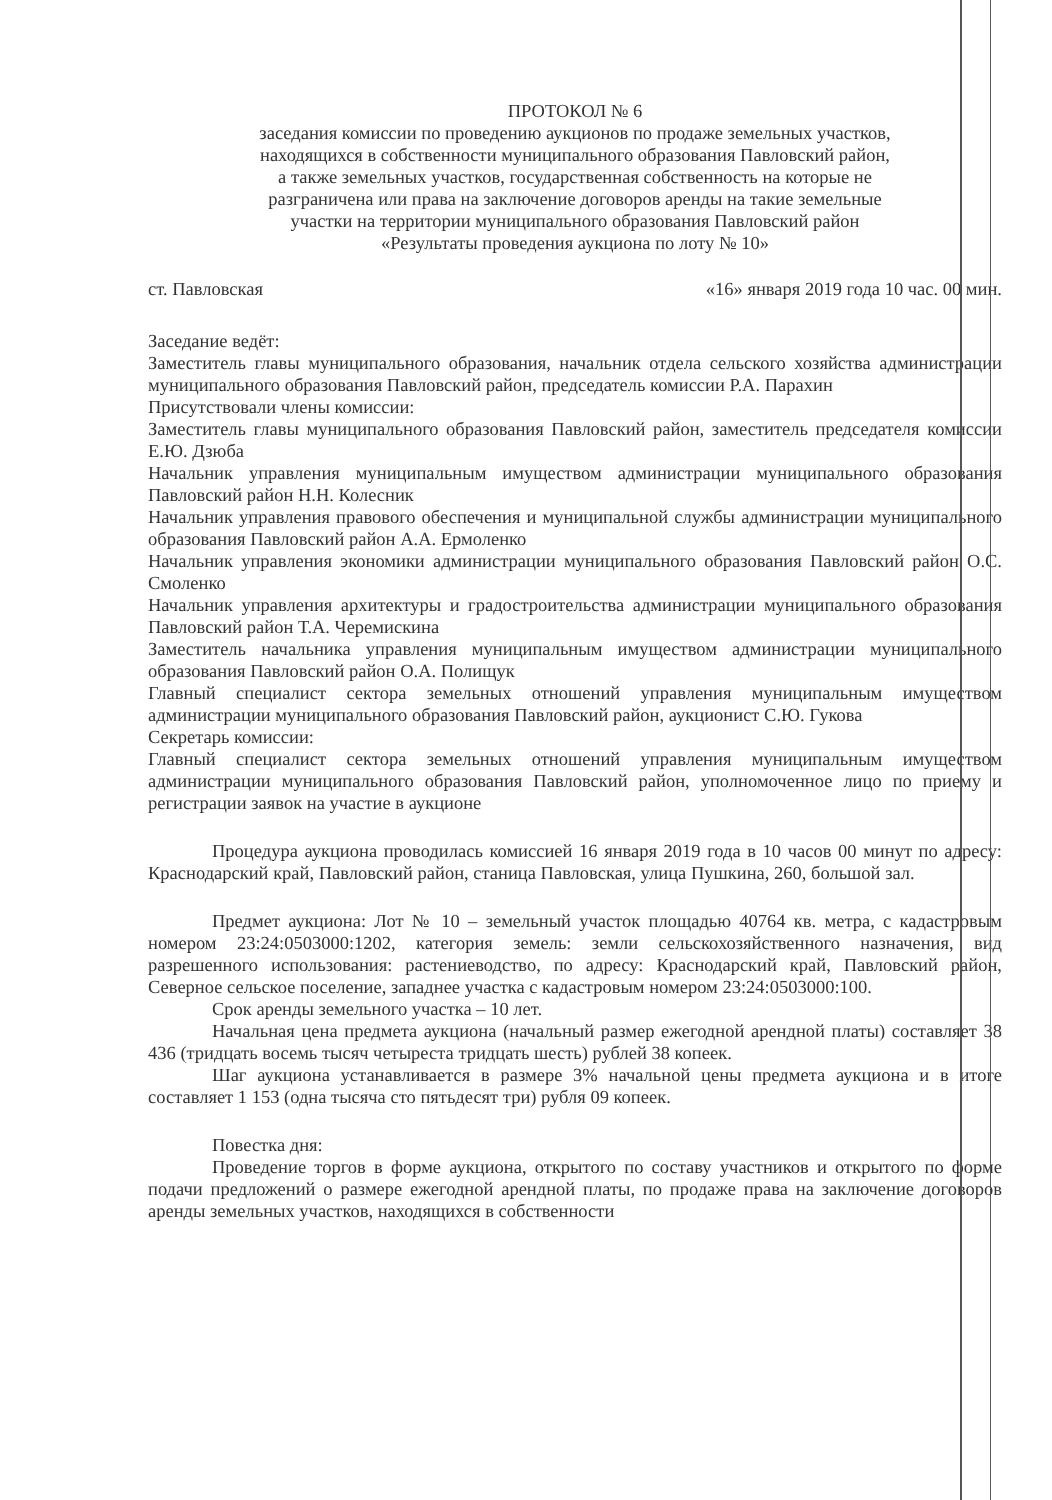ПРОТОКОЛ № 6
заседания комиссии по проведению аукционов по продаже земельных участков,
находящихся в собственности муниципального образования Павловский район,
а также земельных участков, государственная собственность на которые не
разграничена или права на заключение договоров аренды на такие земельные
участки на территории муниципального образования Павловский район
«Результаты проведения аукциона по лоту № 10»
ст. Павловская «16» января 2019 года 10 час. 00 мин.
Заседание ведёт:
Заместитель главы муниципального образования, начальник отдела сельского хозяйства администрации муниципального образования Павловский район, председатель комиссии Р.А. Парахин
Присутствовали члены комиссии:
Заместитель главы муниципального образования Павловский район, заместитель председателя комиссии Е.Ю. Дзюба
Начальник управления муниципальным имуществом администрации муниципального образования Павловский район Н.Н. Колесник
Начальник управления правового обеспечения и муниципальной службы администрации муниципального образования Павловский район А.А. Ермоленко
Начальник управления экономики администрации муниципального образования Павловский район О.С. Смоленко
Начальник управления архитектуры и градостроительства администрации муниципального образования Павловский район Т.А. Черемискина
Заместитель начальника управления муниципальным имуществом администрации муниципального образования Павловский район О.А. Полищук
Главный специалист сектора земельных отношений управления муниципальным имуществом администрации муниципального образования Павловский район, аукционист С.Ю. Гукова
Секретарь комиссии:
Главный специалист сектора земельных отношений управления муниципальным имуществом администрации муниципального образования Павловский район, уполномоченное лицо по приему и регистрации заявок на участие в аукционе
Процедура аукциона проводилась комиссией 16 января 2019 года в 10 часов 00 минут по адресу: Краснодарский край, Павловский район, станица Павловская, улица Пушкина, 260, большой зал.
Предмет аукциона: Лот № 10 – земельный участок площадью 40764 кв. метра, с кадастровым номером 23:24:0503000:1202, категория земель: земли сельскохозяйственного назначения, вид разрешенного использования: растениеводство, по адресу: Краснодарский край, Павловский район, Северное сельское поселение, западнее участка с кадастровым номером 23:24:0503000:100.
Срок аренды земельного участка – 10 лет.
Начальная цена предмета аукциона (начальный размер ежегодной арендной платы) составляет 38 436 (тридцать восемь тысяч четыреста тридцать шесть) рублей 38 копеек.
Шаг аукциона устанавливается в размере 3% начальной цены предмета аукциона и в итоге составляет 1 153 (одна тысяча сто пятьдесят три) рубля 09 копеек.
Повестка дня:
Проведение торгов в форме аукциона, открытого по составу участников и открытого по форме подачи предложений о размере ежегодной арендной платы, по продаже права на заключение договоров аренды земельных участков, находящихся в собственности